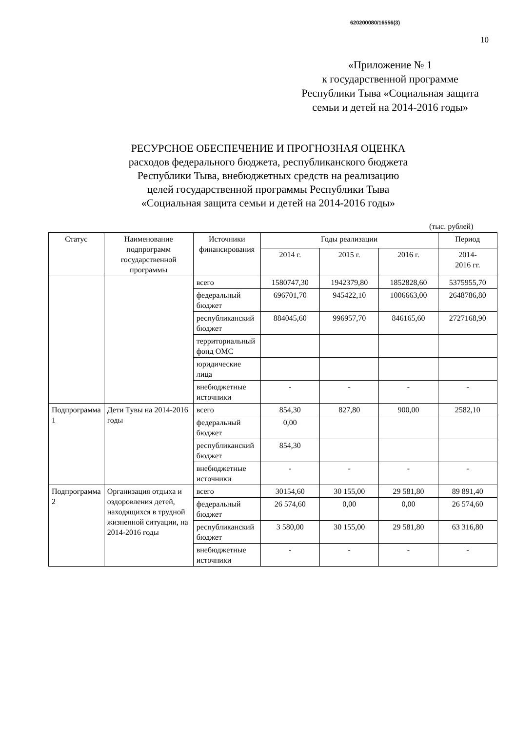620200080/16556(3)
10
«Приложение № 1
к государственной программе
Республики Тыва «Социальная защита
семьи и детей на 2014-2016 годы»
РЕСУРСНОЕ ОБЕСПЕЧЕНИЕ И ПРОГНОЗНАЯ ОЦЕНКА
расходов федерального бюджета, республиканского бюджета
Республики Тыва, внебюджетных средств на реализацию
целей государственной программы Республики Тыва
«Социальная защита семьи и детей на 2014-2016 годы»
(тыс. рублей)
| Статус | Наименование подпрограмм государственной программы | Источники финансирования | Годы реализации | | | Период |
| --- | --- | --- | --- | --- | --- | --- |
| | | | 2014 г. | 2015 г. | 2016 г. | 2014- 2016 гг. |
| | | всего | 1580747,30 | 1942379,80 | 1852828,60 | 5375955,70 |
| | | федеральный бюджет | 696701,70 | 945422,10 | 1006663,00 | 2648786,80 |
| | | республиканский бюджет | 884045,60 | 996957,70 | 846165,60 | 2727168,90 |
| | | территориальный фонд ОМС | | | | |
| | | юридические лица | | | | |
| | | внебюджетные источники | - | - | - | - |
| Подпрограмма 1 | Дети Тувы на 2014-2016 годы | всего | 854,30 | 827,80 | 900,00 | 2582,10 |
| | | федеральный бюджет | 0,00 | | | |
| | | республиканский бюджет | 854,30 | | | |
| | | внебюджетные источники | - | - | - | - |
| Подпрограмма 2 | Организация отдыха и оздоровления детей, находящихся в трудной жизненной ситуации, на 2014-2016 годы | всего | 30154,60 | 30 155,00 | 29 581,80 | 89 891,40 |
| | | федеральный бюджет | 26 574,60 | 0,00 | 0,00 | 26 574,60 |
| | | республиканский бюджет | 3 580,00 | 30 155,00 | 29 581,80 | 63 316,80 |
| | | внебюджетные источники | - | - | - | - |